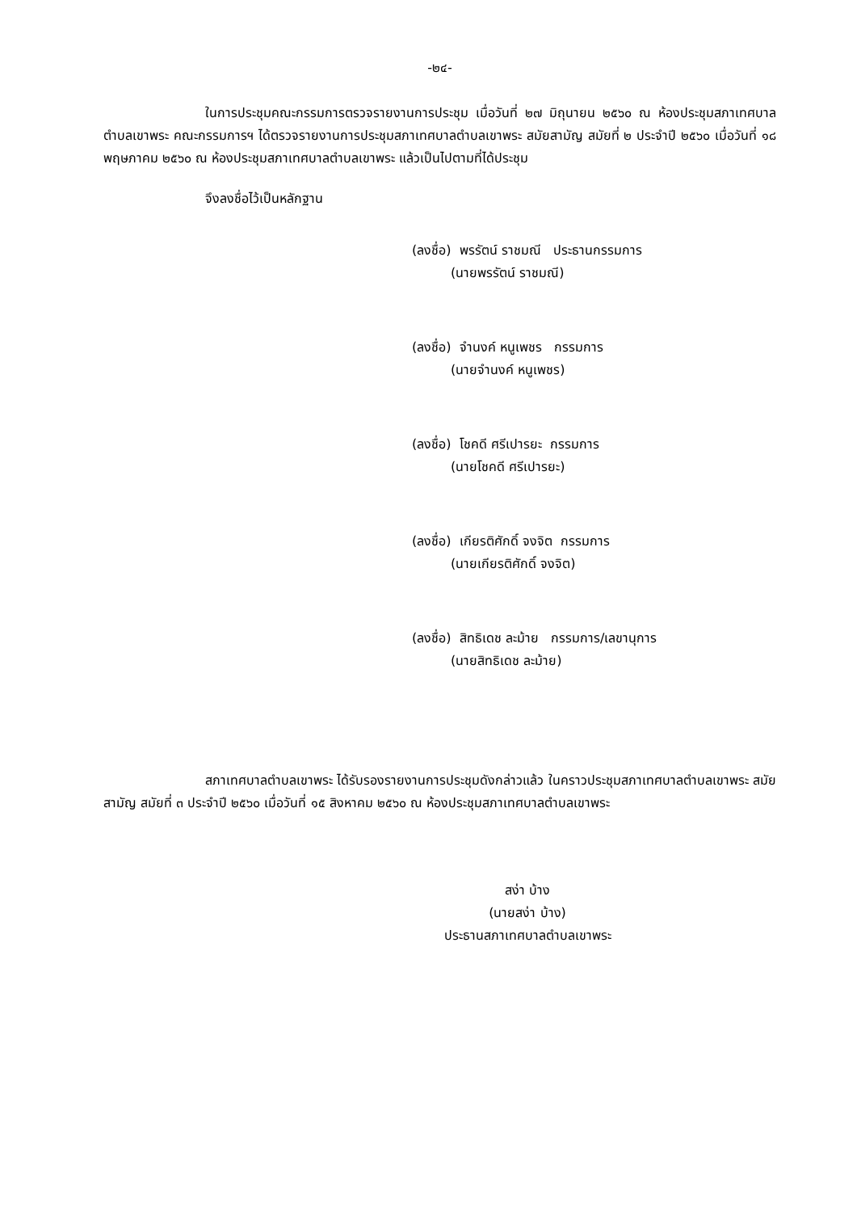-๒๔-
ในการประชุมคณะกรรมการตรวจรายงานการประชุม เมื่อวันที่ ๒๗ มิถุนายน ๒๕๖๐ ณ ห้องประชุมสภาเทศบาลตำบลเขาพระ คณะกรรมการฯ ได้ตรวจรายงานการประชุมสภาเทศบาลตำบลเขาพระ สมัยสามัญ สมัยที่ ๒ ประจำปี ๒๕๖๐ เมื่อวันที่ ๑๘ พฤษภาคม ๒๕๖๐ ณ ห้องประชุมสภาเทศบาลตำบลเขาพระ แล้วเป็นไปตามที่ได้ประชุม
จึงลงชื่อไว้เป็นหลักฐาน
(ลงชื่อ) พรรัตน์ ราชมณี ประธานกรรมการ
(นายพรรัตน์ ราชมณี)
(ลงชื่อ) จำนงค์ หนูเพชร กรรมการ
(นายจำนงค์ หนูเพชร)
(ลงชื่อ) โชคดี ศรีเปารยะ กรรมการ
(นายโชคดี ศรีเปารยะ)
(ลงชื่อ) เกียรติศักดิ์ จงจิต กรรมการ
(นายเกียรติศักดิ์ จงจิต)
(ลงชื่อ) สิทธิเดช ละม้าย กรรมการ/เลขานุการ
(นายสิทธิเดช ละม้าย)
สภาเทศบาลตำบลเขาพระ ได้รับรองรายงานการประชุมดังกล่าวแล้ว ในคราวประชุมสภาเทศบาลตำบลเขาพระ สมัยสามัญ สมัยที่ ๓ ประจำปี ๒๕๖๐ เมื่อวันที่ ๑๕ สิงหาคม ๒๕๖๐ ณ ห้องประชุมสภาเทศบาลตำบลเขาพระ
สง่า บ้าง
(นายสง่า บ้าง)
ประธานสภาเทศบาลตำบลเขาพระ